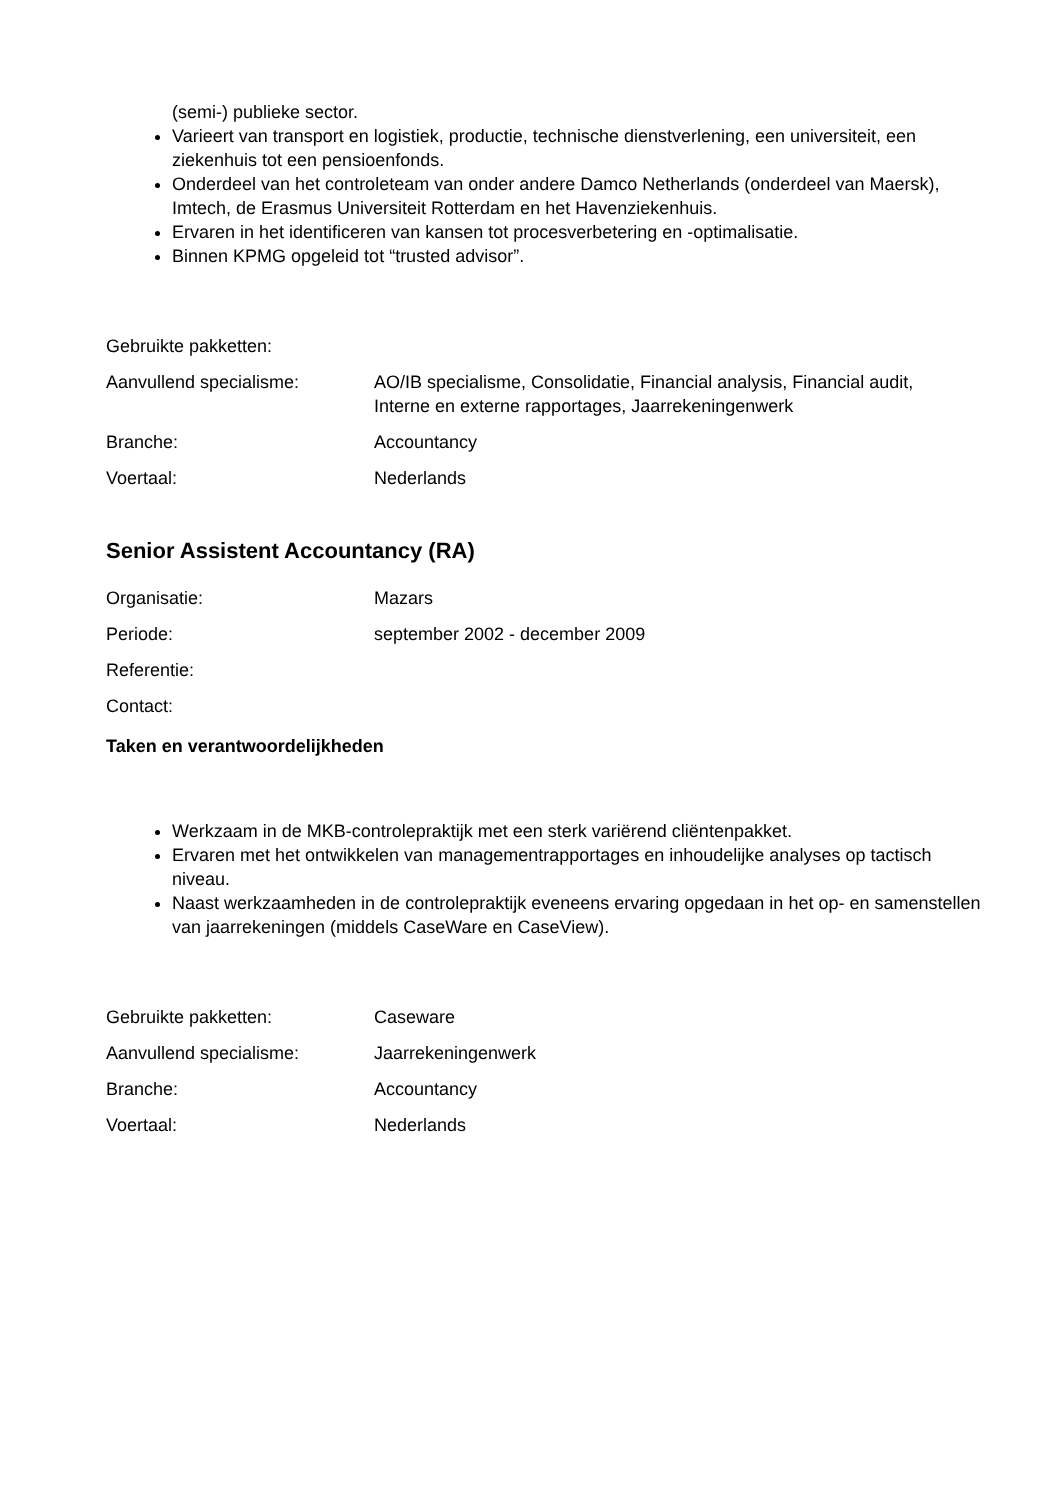(semi-) publieke sector.
Varieert van transport en logistiek, productie, technische dienstverlening, een universiteit, een ziekenhuis tot een pensioenfonds.
Onderdeel van het controleteam van onder andere Damco Netherlands (onderdeel van Maersk), Imtech, de Erasmus Universiteit Rotterdam en het Havenziekenhuis.
Ervaren in het identificeren van kansen tot procesverbetering en -optimalisatie.
Binnen KPMG opgeleid tot “trusted advisor”.
| Gebruikte pakketten: | |
| Aanvullend specialisme: | AO/IB specialisme, Consolidatie, Financial analysis, Financial audit, Interne en externe rapportages, Jaarrekeningenwerk |
| Branche: | Accountancy |
| Voertaal: | Nederlands |
Senior Assistent Accountancy (RA)
| Organisatie: | Mazars |
| Periode: | september 2002 - december 2009 |
| Referentie: | |
| Contact: | |
Taken en verantwoordelijkheden
Werkzaam in de MKB-controlepraktijk met een sterk variërend cliëntenpakket.
Ervaren met het ontwikkelen van managementrapportages en inhoudelijke analyses op tactisch niveau.
Naast werkzaamheden in de controlepraktijk eveneens ervaring opgedaan in het op- en samenstellen van jaarrekeningen (middels CaseWare en CaseView).
| Gebruikte pakketten: | Caseware |
| Aanvullend specialisme: | Jaarrekeningenwerk |
| Branche: | Accountancy |
| Voertaal: | Nederlands |